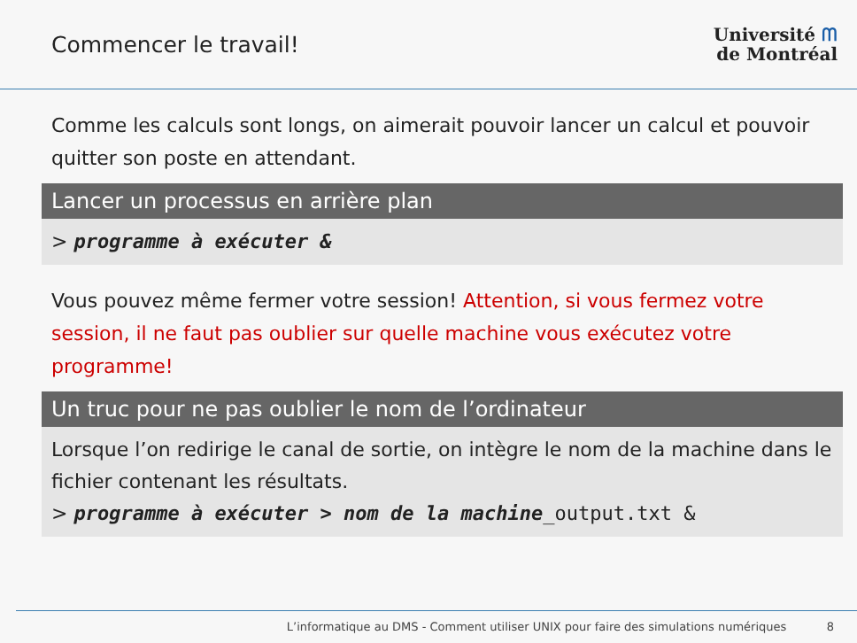Commencer le travail!
Université ᗰ
de Montréal
Comme les calculs sont longs, on aimerait pouvoir lancer un calcul et pouvoir quitter son poste en attendant.
Lancer un processus en arrière plan
> programme à exécuter &
Vous pouvez même fermer votre session! Attention, si vous fermez votre session, il ne faut pas oublier sur quelle machine vous exécutez votre programme!
Un truc pour ne pas oublier le nom de l’ordinateur
Lorsque l’on redirige le canal de sortie, on intègre le nom de la machine dans le fichier contenant les résultats.
> programme à exécuter > nom de la machine_output.txt &
L’informatique au DMS - Comment utiliser UNIX pour faire des simulations numériques 8